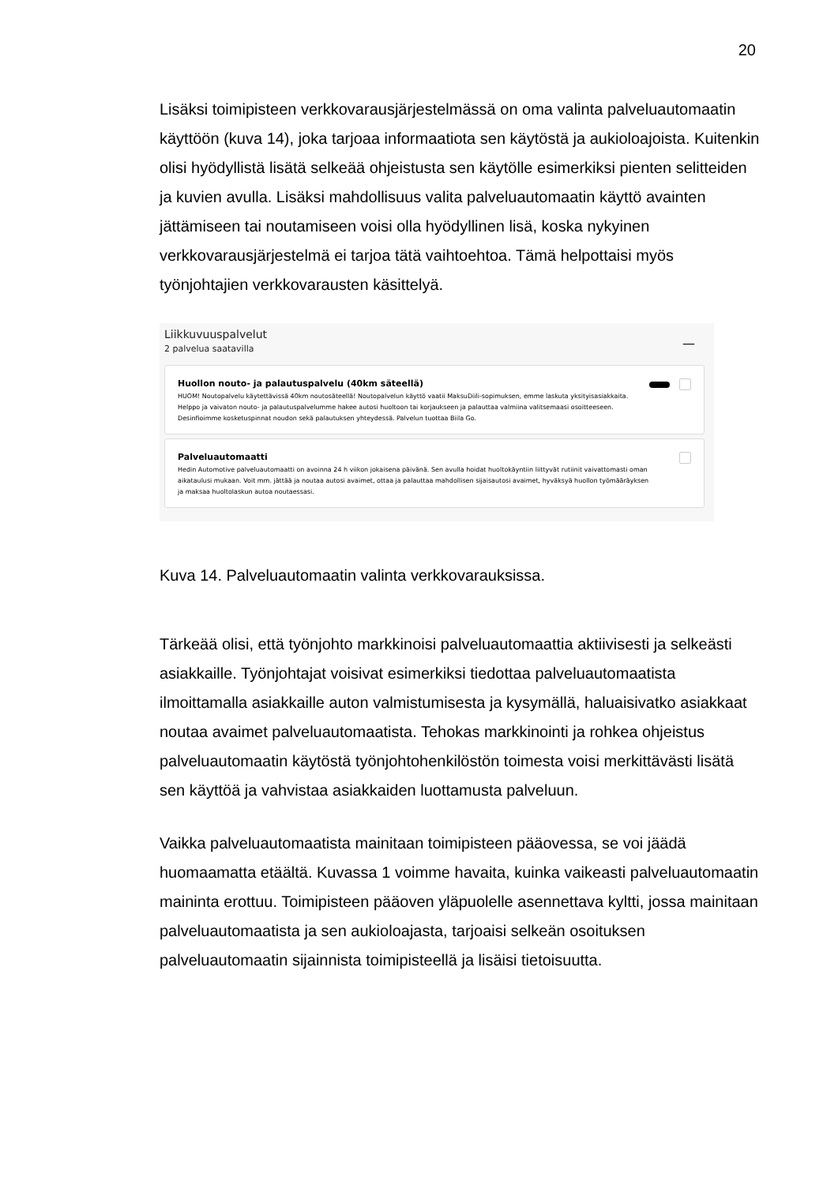20
Lisäksi toimipisteen verkkovarausjärjestelmässä on oma valinta palveluauto­maatin käyttöön (kuva 14), joka tarjoaa informaatiota sen käytöstä ja aukiolo­ajoista. Kuitenkin olisi hyödyllistä lisätä selkeää ohjeistusta sen käytölle esimer­kiksi pienten selitteiden ja kuvien avulla. Lisäksi mahdollisuus valita palveluau­tomaatin käyttö avainten jättämiseen tai noutamiseen voisi olla hyödyllinen lisä, koska nykyinen verkkovarausjärjestelmä ei tarjoa tätä vaihtoehtoa. Tämä hel­pottaisi myös työnjohtajien verkkovarausten käsittelyä.
Liikkuvuuspalvelut
2 palvelua saatavilla
—
Huollon nouto- ja palautuspalvelu (40km säteellä)
HUOM! Noutopalvelu käytettävissä 40km noutosäteellä! Noutopalvelun käyttö vaatii MaksuDiili-sopimuksen, emme laskuta yksityisasiakkaita.
Helppo ja vaivaton nouto- ja palautuspalvelumme hakee autosi huoltoon tai korjaukseen ja palauttaa valmiina valitsemaasi osoitteeseen.
Desinfioimme kosketuspinnat noudon sekä palautuksen yhteydessä. Palvelun tuottaa Biila Go.
Palveluautomaatti
Hedin Automotive palveluautomaatti on avoinna 24 h viikon jokaisena päivänä. Sen avulla hoidat huoltokäyntiin liittyvät rutiinit vaivattomasti oman aikataulusi mukaan. Voit mm. jättää ja noutaa autosi avaimet, ottaa ja palauttaa mahdollisen sijaisautosi avaimet, hyväksyä huollon työmääräyksen ja maksaa huoltolaskun autoa noutaessasi.
Kuva 14. Palveluautomaatin valinta verkkovarauksissa.
Tärkeää olisi, että työnjohto markkinoisi palveluautomaattia aktiivisesti ja selke­ästi asiakkaille. Työnjohtajat voisivat esimerkiksi tiedottaa palveluautomaatista ilmoittamalla asiakkaille auton valmistumisesta ja kysymällä, haluaisivatko asi­akkaat noutaa avaimet palveluautomaatista. Tehokas markkinointi ja rohkea oh­jeistus palveluautomaatin käytöstä työnjohtohenkilöstön toimesta voisi merkittä­västi lisätä sen käyttöä ja vahvistaa asiakkaiden luottamusta palveluun.
Vaikka palveluautomaatista mainitaan toimipisteen pääovessa, se voi jäädä huomaamatta etäältä. Kuvassa 1 voimme havaita, kuinka vaikeasti palveluauto­maatin maininta erottuu. Toimipisteen pääoven yläpuolelle asennettava kyltti, jossa mainitaan palveluautomaatista ja sen aukioloajasta, tarjoaisi selkeän osoi­tuksen palveluautomaatin sijainnista toimipisteellä ja lisäisi tietoisuutta.